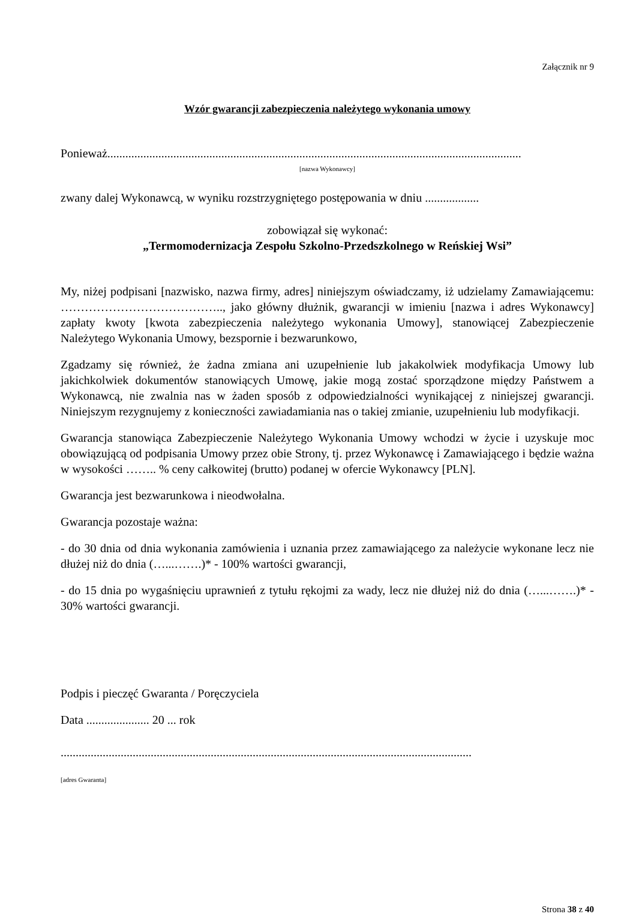Załącznik nr 9
Wzór gwarancji zabezpieczenia należytego wykonania umowy
Ponieważ..........................................................................................................................................
[nazwa Wykonawcy]
zwany dalej Wykonawcą, w wyniku rozstrzygniętego postępowania w dniu ..................
zobowiązał się wykonać:
„Termomodernizacja Zespołu Szkolno-Przedszkolnego w Reńskiej Wsi”
My, niżej podpisani [nazwisko, nazwa firmy, adres] niniejszym oświadczamy, iż udzielamy Zamawiającemu: ………………………………….., jako główny dłużnik, gwarancji w imieniu [nazwa i adres Wykonawcy] zapłaty kwoty [kwota zabezpieczenia należytego wykonania Umowy], stanowiącej Zabezpieczenie Należytego Wykonania Umowy, bezspornie i bezwarunkowo,
Zgadzamy się również, że żadna zmiana ani uzupełnienie lub jakakolwiek modyfikacja Umowy lub jakichkolwiek dokumentów stanowiących Umowę, jakie mogą zostać sporządzone między Państwem a Wykonawcą, nie zwalnia nas w żaden sposób z odpowiedzialności wynikającej z niniejszej gwarancji. Niniejszym rezygnujemy z konieczności zawiadamiania nas o takiej zmianie, uzupełnieniu lub modyfikacji.
Gwarancja stanowiąca Zabezpieczenie Należytego Wykonania Umowy wchodzi w życie i uzyskuje moc obowiązującą od podpisania Umowy przez obie Strony, tj. przez Wykonawcę i Zamawiającego i będzie ważna w wysokości …….. % ceny całkowitej (brutto) podanej w ofercie Wykonawcy [PLN].
Gwarancja jest bezwarunkowa i nieodwołalna.
Gwarancja pozostaje ważna:
- do 30 dnia od dnia wykonania zamówienia i uznania przez zamawiającego za należycie wykonane lecz nie dłużej niż do dnia (…...…….)* - 100% wartości gwarancji,
- do 15 dnia po wygaśnięciu uprawnień z tytułu rękojmi za wady, lecz nie dłużej niż do dnia (…...…….)* - 30% wartości gwarancji.
Podpis i pieczęć Gwaranta / Poręczyciela
Data ..................... 20 ... rok
.........................................................................................................................................
[adres Gwaranta]
Strona 38 z 40